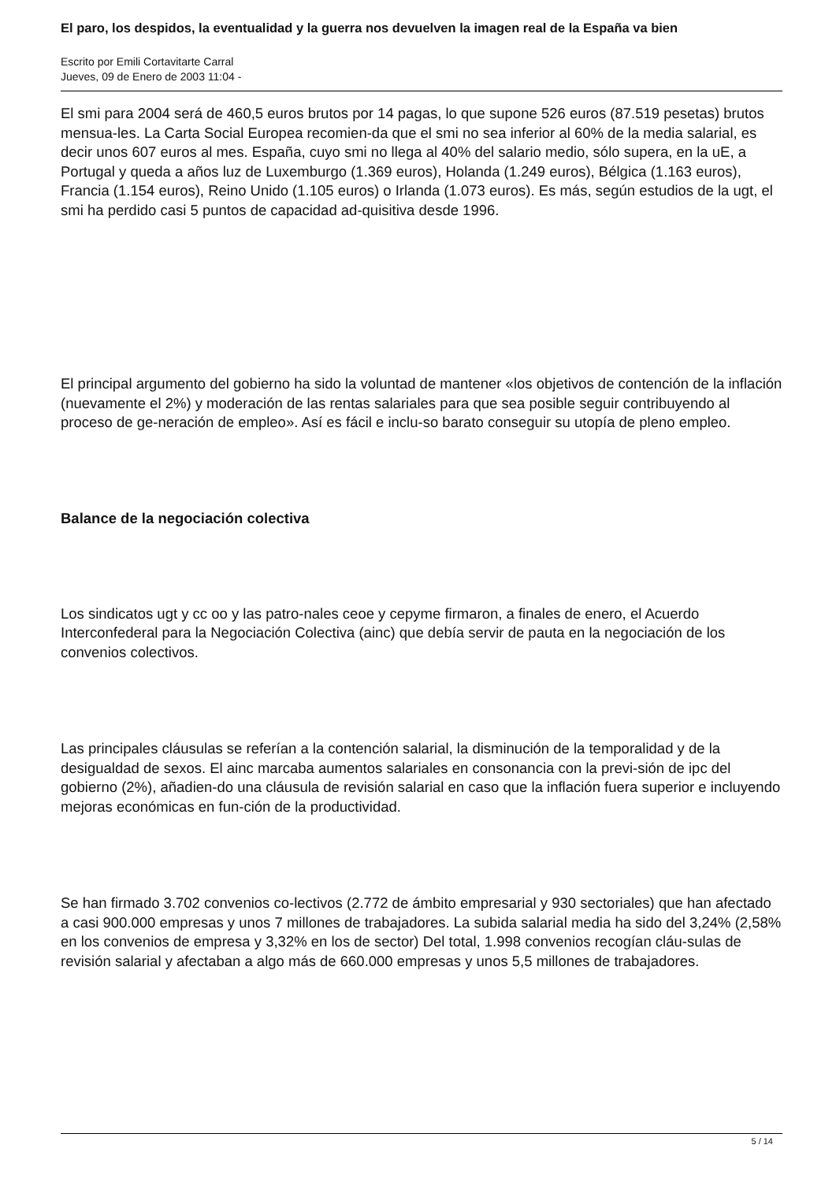El paro, los despidos, la eventualidad y la guerra nos devuelven la imagen real de la España va bien
Escrito por Emili Cortavitarte Carral
Jueves, 09 de Enero de 2003 11:04 -
El smi para 2004 será de 460,5 euros brutos por 14 pagas, lo que supone 526 euros (87.519 pesetas) brutos mensua-les. La Carta Social Europea recomien-da que el smi no sea inferior al 60% de la media salarial, es decir unos 607 euros al mes. España, cuyo smi no llega al 40% del salario medio, sólo supera, en la uE, a Portugal y queda a años luz de Luxemburgo (1.369 euros), Holanda (1.249 euros), Bélgica (1.163 euros), Francia (1.154 euros), Reino Unido (1.105 euros) o Irlanda (1.073 euros). Es más, según estudios de la ugt, el smi ha perdido casi 5 puntos de capacidad ad-quisitiva desde 1996.
El principal argumento del gobierno ha sido la voluntad de mantener «los objetivos de contención de la inflación (nuevamente el 2%) y moderación de las rentas salariales para que sea posible seguir contribuyendo al proceso de ge-neración de empleo». Así es fácil e inclu-so barato conseguir su utopía de pleno empleo.
Balance de la negociación colectiva
Los sindicatos ugt y cc oo y las patro-nales ceoe y cepyme firmaron, a finales de enero, el Acuerdo Interconfederal para la Negociación Colectiva (ainc) que debía servir de pauta en la negociación de los convenios colectivos.
Las principales cláusulas se referían a la contención salarial, la disminución de la temporalidad y de la desigualdad de sexos. El ainc marcaba aumentos salariales en consonancia con la previ-sión de ipc del gobierno (2%), añadien-do una cláusula de revisión salarial en caso que la inflación fuera superior e incluyendo mejoras económicas en fun-ción de la productividad.
Se han firmado 3.702 convenios co-lectivos (2.772 de ámbito empresarial y 930 sectoriales) que han afectado a casi 900.000 empresas y unos 7 millones de trabajadores. La subida salarial media ha sido del 3,24% (2,58% en los convenios de empresa y 3,32% en los de sector) Del total, 1.998 convenios recogían cláu-sulas de revisión salarial y afectaban a algo más de 660.000 empresas y unos 5,5 millones de trabajadores.
5 / 14